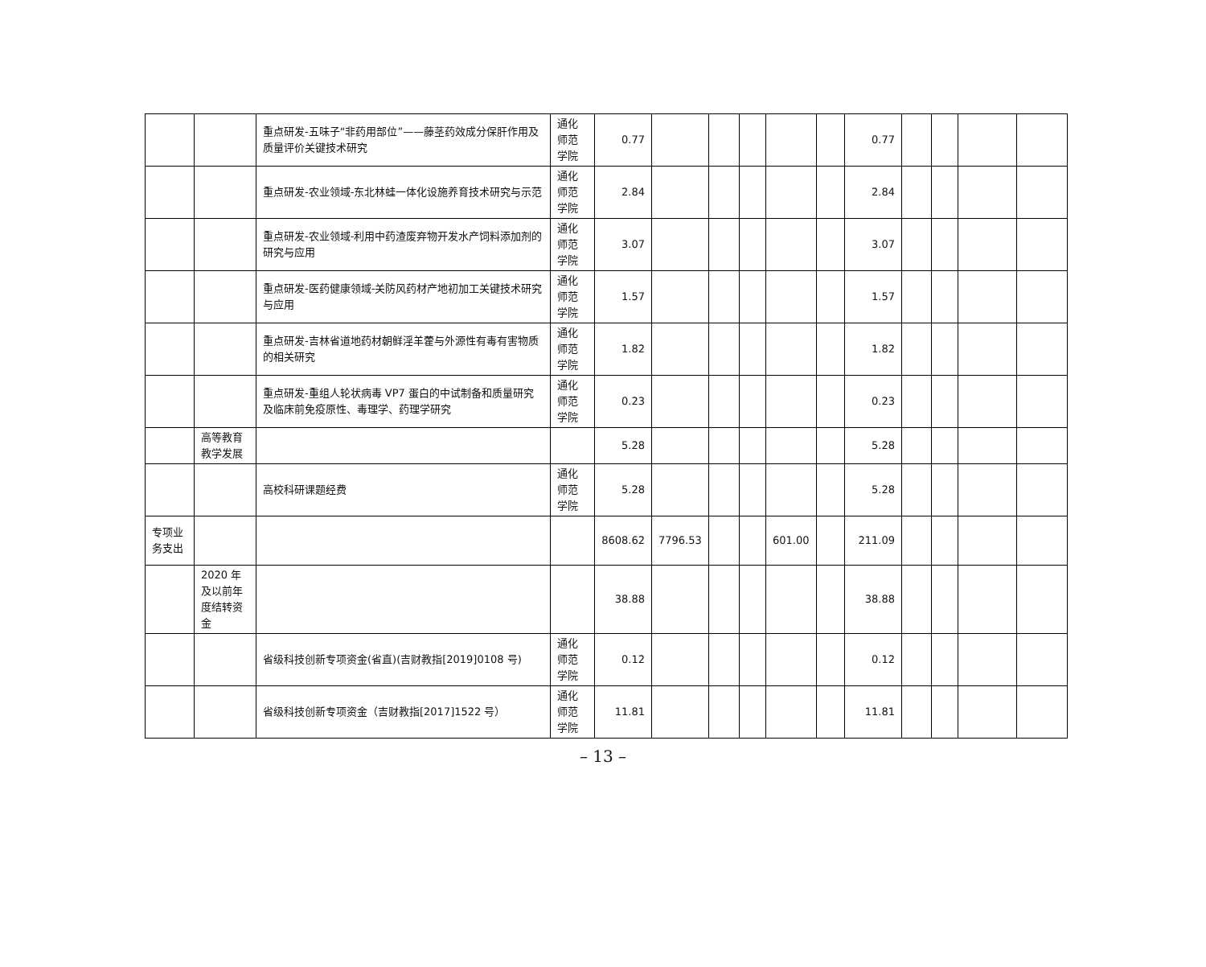| | | 重点研发-五味子“非药用部位”——藤茎药效成分保肝作用及质量评价关键技术研究 | 通化师范学院 | 0.77 | | | | | | 0.77 | | | | |
| | | 重点研发-农业领域-东北林蛙一体化设施养育技术研究与示范 | 通化师范学院 | 2.84 | | | | | | 2.84 | | | | |
| | | 重点研发-农业领域-利用中药渣废弃物开发水产饲料添加剂的研究与应用 | 通化师范学院 | 3.07 | | | | | | 3.07 | | | | |
| | | 重点研发-医药健康领域-关防风药材产地初加工关键技术研究与应用 | 通化师范学院 | 1.57 | | | | | | 1.57 | | | | |
| | | 重点研发-吉林省道地药材朝鲜淫羊藿与外源性有毒有害物质的相关研究 | 通化师范学院 | 1.82 | | | | | | 1.82 | | | | |
| | | 重点研发-重组人轮状病毒 VP7 蛋白的中试制备和质量研究及临床前免疫原性、毒理学、药理学研究 | 通化师范学院 | 0.23 | | | | | | 0.23 | | | | |
| | 高等教育教学发展 | | | 5.28 | | | | | | 5.28 | | | | |
| | | 高校科研课题经费 | 通化师范学院 | 5.28 | | | | | | 5.28 | | | | |
| 专项业务支出 | | | | 8608.62 | 7796.53 | | | 601.00 | | 211.09 | | | | |
| | 2020 年及以前年度结转资金 | | | 38.88 | | | | | | 38.88 | | | | |
| | | 省级科技创新专项资金(省直)(吉财教指[2019]0108 号) | 通化师范学院 | 0.12 | | | | | | 0.12 | | | | |
| | | 省级科技创新专项资金（吉财教指[2017]1522 号） | 通化师范学院 | 11.81 | | | | | | 11.81 | | | | |
– 13 –